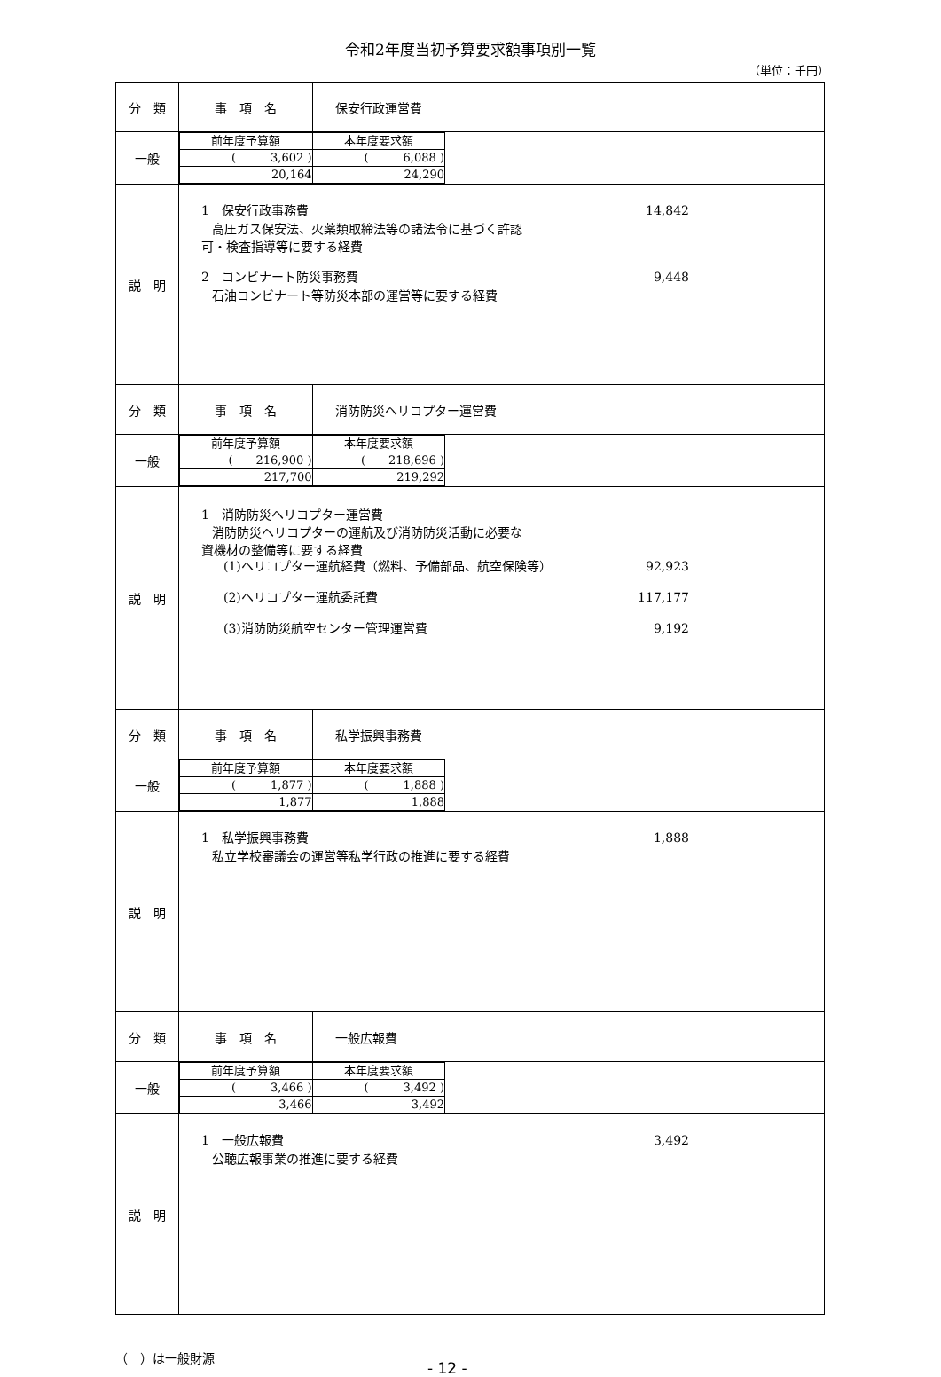令和2年度当初予算要求額事項別一覧
（単位：千円）
| 分 類 | 事 項 名 | 保安行政運営費 |
| 一般 | / 前年度予算額 / 本年度要求額 / / --- / --- / / ( 3,602 ) / ( 6,088 ) / / 20,164 / 24,290 / | |
| 説 明 | 1 保安行政事務費 14,842 高圧ガス保安法、火薬類取締法等の諸法令に基づく許認 可・検査指導等に要する経費 2 コンビナート防災事務費 9,448 石油コンビナート等防災本部の運営等に要する経費 | |
| 分 類 | 事 項 名 | 消防防災ヘリコプター運営費 |
| 一般 | / 前年度予算額 / 本年度要求額 / / --- / --- / / ( 216,900 ) / ( 218,696 ) / / 217,700 / 219,292 / | |
| 説 明 | 1 消防防災ヘリコプター運営費 消防防災ヘリコプターの運航及び消防防災活動に必要な 資機材の整備等に要する経費 (1)ヘリコプター運航経費（燃料、予備部品、航空保険等） 92,923 (2)ヘリコプター運航委託費 117,177 (3)消防防災航空センター管理運営費 9,192 | |
| 分 類 | 事 項 名 | 私学振興事務費 |
| 一般 | / 前年度予算額 / 本年度要求額 / / --- / --- / / ( 1,877 ) / ( 1,888 ) / / 1,877 / 1,888 / | |
| 説 明 | 1 私学振興事務費 1,888 私立学校審議会の運営等私学行政の推進に要する経費 | |
| 分 類 | 事 項 名 | 一般広報費 |
| 一般 | / 前年度予算額 / 本年度要求額 / / --- / --- / / ( 3,466 ) / ( 3,492 ) / / 3,466 / 3,492 / | |
| 説 明 | 1 一般広報費 3,492 公聴広報事業の推進に要する経費 | |
（　）は一般財源 - 12 -